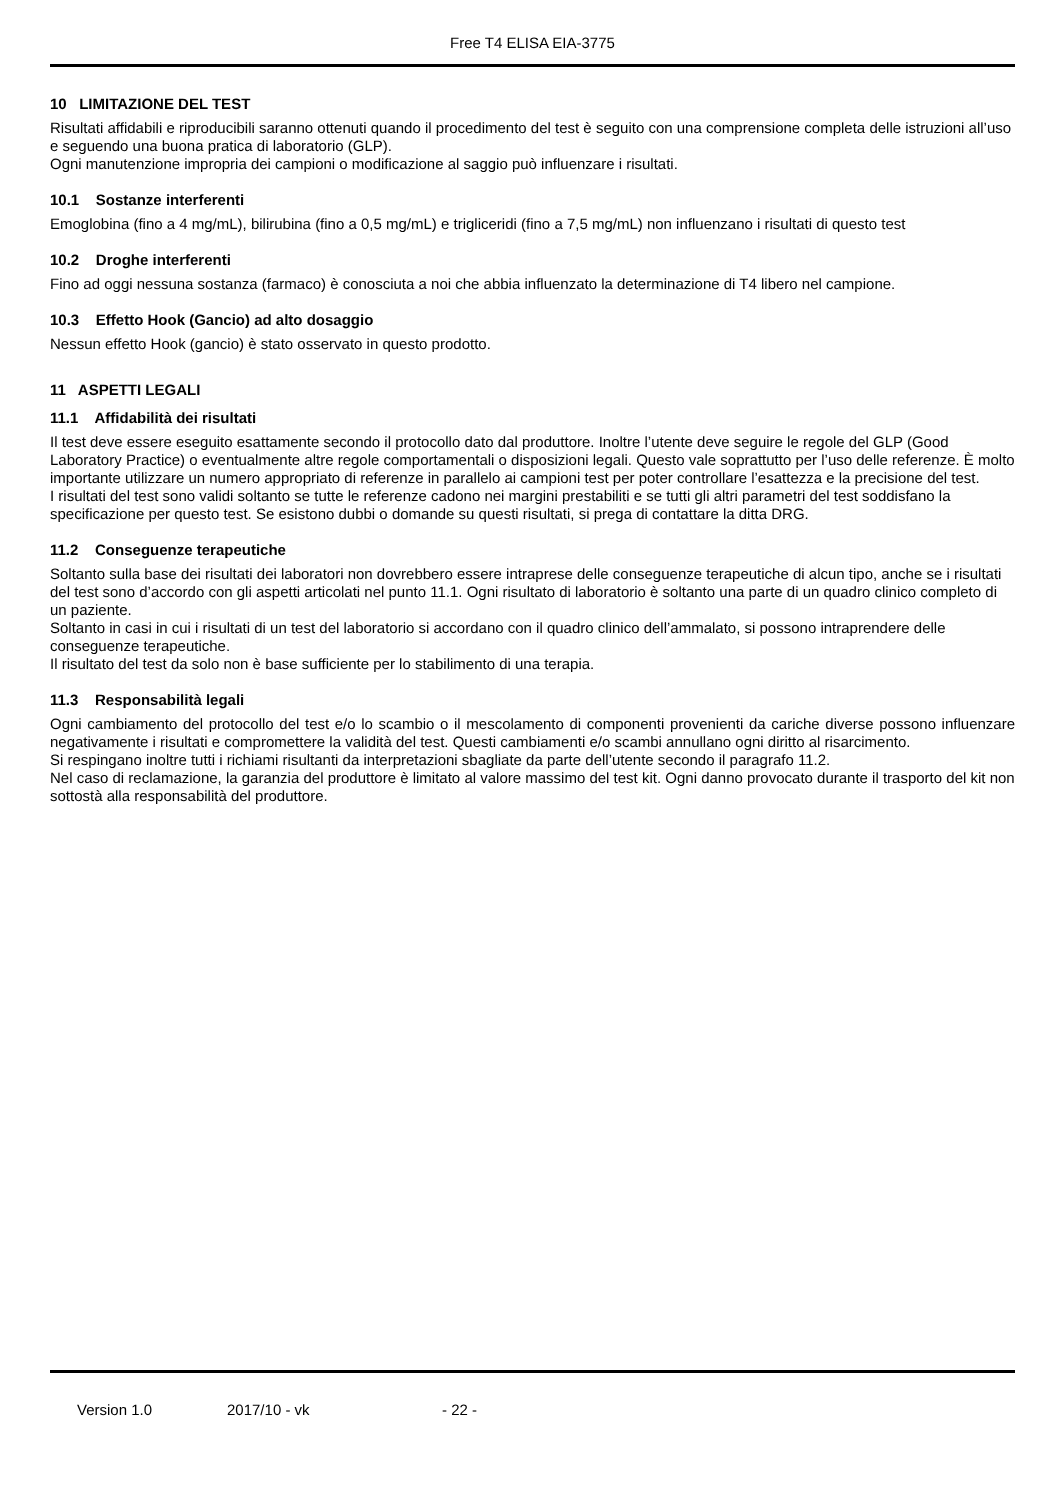Free T4 ELISA EIA-3775
10 LIMITAZIONE DEL TEST
Risultati affidabili e riproducibili saranno ottenuti quando il procedimento del test è seguito con una comprensione completa delle istruzioni all’uso e seguendo una buona pratica di laboratorio (GLP).
Ogni manutenzione impropria dei campioni o modificazione al saggio può influenzare i risultati.
10.1 Sostanze interferenti
Emoglobina (fino a 4 mg/mL), bilirubina (fino a 0,5 mg/mL) e trigliceridi (fino a 7,5 mg/mL) non influenzano i risultati di questo test
10.2 Droghe interferenti
Fino ad oggi nessuna sostanza (farmaco) è conosciuta a noi che abbia influenzato la determinazione di T4 libero nel campione.
10.3 Effetto Hook (Gancio) ad alto dosaggio
Nessun effetto Hook (gancio) è stato osservato in questo prodotto.
11 ASPETTI LEGALI
11.1 Affidabilità dei risultati
Il test deve essere eseguito esattamente secondo il protocollo dato dal produttore. Inoltre l’utente deve seguire le regole del GLP (Good Laboratory Practice) o eventualmente altre regole comportamentali o disposizioni legali. Questo vale soprattutto per l’uso delle referenze. È molto importante utilizzare un numero appropriato di referenze in parallelo ai campioni test per poter controllare l’esattezza e la precisione del test.
I risultati del test sono validi soltanto se tutte le referenze cadono nei margini prestabiliti e se tutti gli altri parametri del test soddisfano la specificazione per questo test. Se esistono dubbi o domande su questi risultati, si prega di contattare la ditta DRG.
11.2 Conseguenze terapeutiche
Soltanto sulla base dei risultati dei laboratori non dovrebbero essere intraprese delle conseguenze terapeutiche di alcun tipo, anche se i risultati del test sono d’accordo con gli aspetti articolati nel punto 11.1. Ogni risultato di laboratorio è soltanto una parte di un quadro clinico completo di un paziente.
Soltanto in casi in cui i risultati di un test del laboratorio si accordano con il quadro clinico dell’ammalato, si possono intraprendere delle conseguenze terapeutiche.
Il risultato del test da solo non è base sufficiente per lo stabilimento di una terapia.
11.3 Responsabilità legali
Ogni cambiamento del protocollo del test e/o lo scambio o il mescolamento di componenti provenienti da cariche diverse possono influenzare negativamente i risultati e compromettere la validità del test. Questi cambiamenti e/o scambi annullano ogni diritto al risarcimento.
Si respingano inoltre tutti i richiami risultanti da interpretazioni sbagliate da parte dell’utente secondo il paragrafo 11.2.
Nel caso di reclamazione, la garanzia del produttore è limitato al valore massimo del test kit. Ogni danno provocato durante il trasporto del kit non sottostà alla responsabilità del produttore.
Version 1.0 2017/10 - vk - 22 -